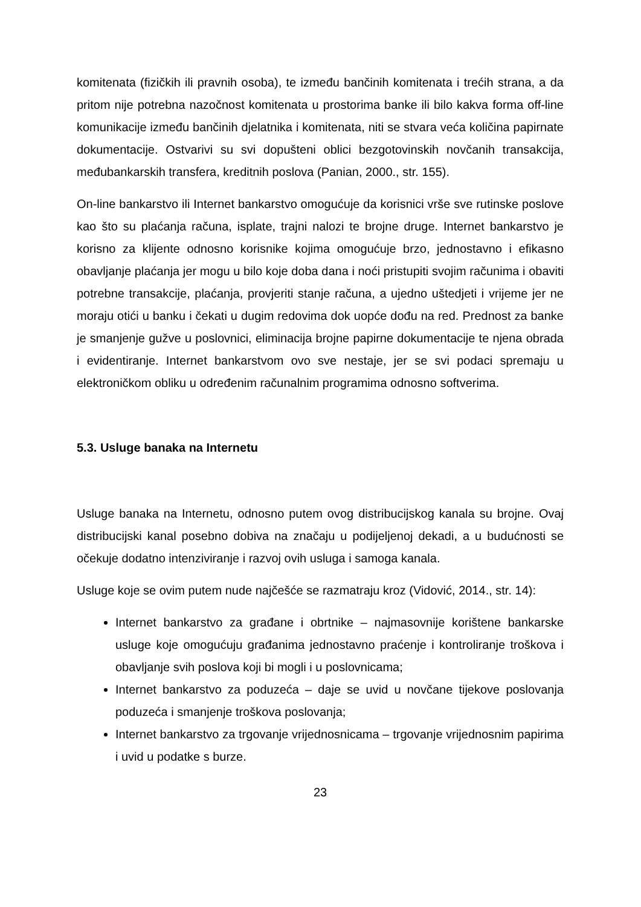komitenata (fizičkih ili pravnih osoba), te između bančinih komitenata i trećih strana, a da pritom nije potrebna nazočnost komitenata u prostorima banke ili bilo kakva forma off-line komunikacije između bančinih djelatnika i komitenata, niti se stvara veća količina papirnate dokumentacije. Ostvarivi su svi dopušteni oblici bezgotovinskih novčanih transakcija, međubankarskih transfera, kreditnih poslova (Panian, 2000., str. 155).
On-line bankarstvo ili Internet bankarstvo omogućuje da korisnici vrše sve rutinske poslove kao što su plaćanja računa, isplate, trajni nalozi te brojne druge. Internet bankarstvo je korisno za klijente odnosno korisnike kojima omogućuje brzo, jednostavno i efikasno obavljanje plaćanja jer mogu u bilo koje doba dana i noći pristupiti svojim računima i obaviti potrebne transakcije, plaćanja, provjeriti stanje računa, a ujedno uštedjeti i vrijeme jer ne moraju otići u banku i čekati u dugim redovima dok uopće dođu na red. Prednost za banke je smanjenje gužve u poslovnici, eliminacija brojne papirne dokumentacije te njena obrada i evidentiranje. Internet bankarstvom ovo sve nestaje, jer se svi podaci spremaju u elektroničkom obliku u određenim računalnim programima odnosno softverima.
5.3. Usluge banaka na Internetu
Usluge banaka na Internetu, odnosno putem ovog distribucijskog kanala su brojne. Ovaj distribucijski kanal posebno dobiva na značaju u podijeljenoj dekadi, a u budućnosti se očekuje dodatno intenziviranje i razvoj ovih usluga i samoga kanala.
Usluge koje se ovim putem nude najčešće se razmatraju kroz (Vidović, 2014., str. 14):
Internet bankarstvo za građane i obrtnike – najmasovnije korištene bankarske usluge koje omogućuju građanima jednostavno praćenje i kontroliranje troškova i obavljanje svih poslova koji bi mogli i u poslovnicama;
Internet bankarstvo za poduzeća – daje se uvid u novčane tijekove poslovanja poduzeća i smanjenje troškova poslovanja;
Internet bankarstvo za trgovanje vrijednosnicama – trgovanje vrijednosnim papirima i uvid u podatke s burze.
23